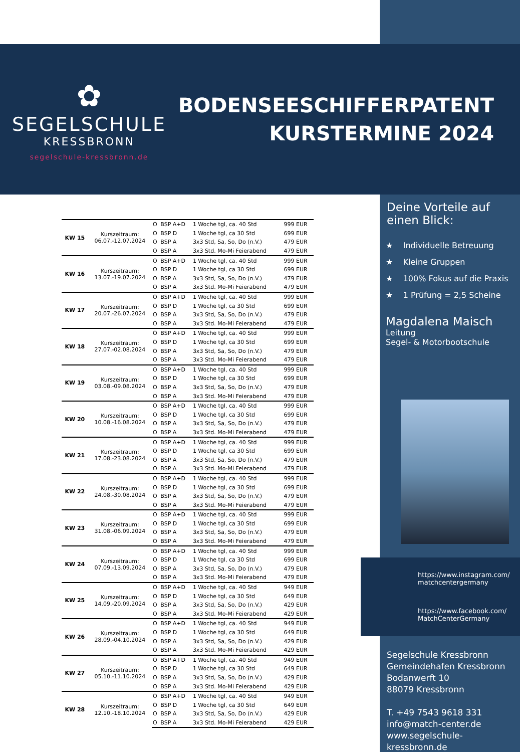✿
SEGELSCHULE
KRESSBRONN
segelschule-kressbronn.de
BODENSEESCHIFFERPATENT
KURSTERMINE 2024
| KW 15 | Kurszeitraum: 06.07.-12.07.2024 | O | BSP A+D | 1 Woche tgl, ca. 40 Std | 999 EUR |
| | | O | BSP D | 1 Woche tgl, ca 30 Std | 699 EUR |
| | | O | BSP A | 3x3 Std, Sa, So, Do (n.V.) | 479 EUR |
| | | O | BSP A | 3x3 Std. Mo-Mi Feierabend | 479 EUR |
| KW 16 | Kurszeitraum: 13.07.-19.07.2024 | O | BSP A+D | 1 Woche tgl, ca. 40 Std | 999 EUR |
| | | O | BSP D | 1 Woche tgl, ca 30 Std | 699 EUR |
| | | O | BSP A | 3x3 Std, Sa, So, Do (n.V.) | 479 EUR |
| | | O | BSP A | 3x3 Std. Mo-Mi Feierabend | 479 EUR |
| KW 17 | Kurszeitraum: 20.07.-26.07.2024 | O | BSP A+D | 1 Woche tgl, ca. 40 Std | 999 EUR |
| | | O | BSP D | 1 Woche tgl, ca 30 Std | 699 EUR |
| | | O | BSP A | 3x3 Std, Sa, So, Do (n.V.) | 479 EUR |
| | | O | BSP A | 3x3 Std. Mo-Mi Feierabend | 479 EUR |
| KW 18 | Kurszeitraum: 27.07.-02.08.2024 | O | BSP A+D | 1 Woche tgl, ca. 40 Std | 999 EUR |
| | | O | BSP D | 1 Woche tgl, ca 30 Std | 699 EUR |
| | | O | BSP A | 3x3 Std, Sa, So, Do (n.V.) | 479 EUR |
| | | O | BSP A | 3x3 Std. Mo-Mi Feierabend | 479 EUR |
| KW 19 | Kurszeitraum: 03.08.-09.08.2024 | O | BSP A+D | 1 Woche tgl, ca. 40 Std | 999 EUR |
| | | O | BSP D | 1 Woche tgl, ca 30 Std | 699 EUR |
| | | O | BSP A | 3x3 Std, Sa, So, Do (n.V.) | 479 EUR |
| | | O | BSP A | 3x3 Std. Mo-Mi Feierabend | 479 EUR |
| KW 20 | Kurszeitraum: 10.08.-16.08.2024 | O | BSP A+D | 1 Woche tgl, ca. 40 Std | 999 EUR |
| | | O | BSP D | 1 Woche tgl, ca 30 Std | 699 EUR |
| | | O | BSP A | 3x3 Std, Sa, So, Do (n.V.) | 479 EUR |
| | | O | BSP A | 3x3 Std. Mo-Mi Feierabend | 479 EUR |
| KW 21 | Kurszeitraum: 17.08.-23.08.2024 | O | BSP A+D | 1 Woche tgl, ca. 40 Std | 999 EUR |
| | | O | BSP D | 1 Woche tgl, ca 30 Std | 699 EUR |
| | | O | BSP A | 3x3 Std, Sa, So, Do (n.V.) | 479 EUR |
| | | O | BSP A | 3x3 Std. Mo-Mi Feierabend | 479 EUR |
| KW 22 | Kurszeitraum: 24.08.-30.08.2024 | O | BSP A+D | 1 Woche tgl, ca. 40 Std | 999 EUR |
| | | O | BSP D | 1 Woche tgl, ca 30 Std | 699 EUR |
| | | O | BSP A | 3x3 Std, Sa, So, Do (n.V.) | 479 EUR |
| | | O | BSP A | 3x3 Std. Mo-Mi Feierabend | 479 EUR |
| KW 23 | Kurszeitraum: 31.08.-06.09.2024 | O | BSP A+D | 1 Woche tgl, ca. 40 Std | 999 EUR |
| | | O | BSP D | 1 Woche tgl, ca 30 Std | 699 EUR |
| | | O | BSP A | 3x3 Std, Sa, So, Do (n.V.) | 479 EUR |
| | | O | BSP A | 3x3 Std. Mo-Mi Feierabend | 479 EUR |
| KW 24 | Kurszeitraum: 07.09.-13.09.2024 | O | BSP A+D | 1 Woche tgl, ca. 40 Std | 999 EUR |
| | | O | BSP D | 1 Woche tgl, ca 30 Std | 699 EUR |
| | | O | BSP A | 3x3 Std, Sa, So, Do (n.V.) | 479 EUR |
| | | O | BSP A | 3x3 Std. Mo-Mi Feierabend | 479 EUR |
| KW 25 | Kurszeitraum: 14.09.-20.09.2024 | O | BSP A+D | 1 Woche tgl, ca. 40 Std | 949 EUR |
| | | O | BSP D | 1 Woche tgl, ca 30 Std | 649 EUR |
| | | O | BSP A | 3x3 Std, Sa, So, Do (n.V.) | 429 EUR |
| | | O | BSP A | 3x3 Std. Mo-Mi Feierabend | 429 EUR |
| KW 26 | Kurszeitraum: 28.09.-04.10.2024 | O | BSP A+D | 1 Woche tgl, ca. 40 Std | 949 EUR |
| | | O | BSP D | 1 Woche tgl, ca 30 Std | 649 EUR |
| | | O | BSP A | 3x3 Std, Sa, So, Do (n.V.) | 429 EUR |
| | | O | BSP A | 3x3 Std. Mo-Mi Feierabend | 429 EUR |
| KW 27 | Kurszeitraum: 05.10.-11.10.2024 | O | BSP A+D | 1 Woche tgl, ca. 40 Std | 949 EUR |
| | | O | BSP D | 1 Woche tgl, ca 30 Std | 649 EUR |
| | | O | BSP A | 3x3 Std, Sa, So, Do (n.V.) | 429 EUR |
| | | O | BSP A | 3x3 Std. Mo-Mi Feierabend | 429 EUR |
| KW 28 | Kurszeitraum: 12.10.-18.10.2024 | O | BSP A+D | 1 Woche tgl, ca. 40 Std | 949 EUR |
| | | O | BSP D | 1 Woche tgl, ca 30 Std | 649 EUR |
| | | O | BSP A | 3x3 Std, Sa, So, Do (n.V.) | 429 EUR |
| | | O | BSP A | 3x3 Std. Mo-Mi Feierabend | 429 EUR |
Deine Vorteile auf einen Blick:
★ Individuelle Betreuung
★ Kleine Gruppen
★ 100% Fokus auf die Praxis
★ 1 Prüfung = 2,5 Scheine
Magdalena Maisch
Leitung
Segel- & Motorbootschule
https://www.instagram.com/
matchcentergermany
https://www.facebook.com/
MatchCenterGermany
Segelschule Kressbronn
Gemeindehafen Kressbronn
Bodanwerft 10
88079 Kressbronn
T. +49 7543 9618 331
info@match-center.de
www.segelschule-kressbronn.de